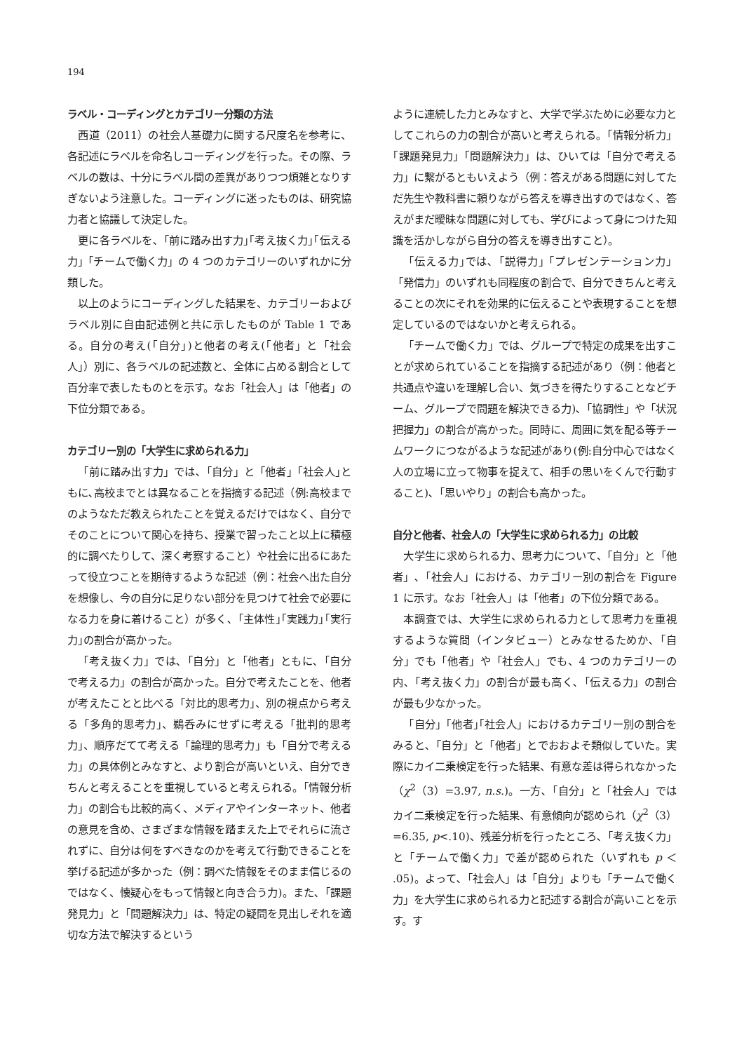194
ラベル・コーディングとカテゴリー分類の方法
西道（2011）の社会人基礎力に関する尺度名を参考に、各記述にラベルを命名しコーディングを行った。その際、ラベルの数は、十分にラベル間の差異がありつつ煩雑となりすぎないよう注意した。コーディングに迷ったものは、研究協力者と協議して決定した。
更に各ラベルを､「前に踏み出す力｣｢考え抜く力｣｢伝える力」「チームで働く力」の 4 つのカテゴリーのいずれかに分類した。
以上のようにコーディングした結果を、カテゴリーおよびラベル別に自由記述例と共に示したものが Table 1 である。自分の考え(｢自分｣)と他者の考え(｢他者」と「社会人」）別に、各ラベルの記述数と、全体に占める割合として百分率で表したものとを示す。なお「社会人」は「他者」の下位分類である。
カテゴリー別の「大学生に求められる力」
「前に踏み出す力」では､「自分」と「他者」｢社会人｣ともに､高校までとは異なることを指摘する記述（例:高校までのようなただ教えられたことを覚えるだけではなく、自分でそのことについて関心を持ち、授業で習ったこと以上に積極的に調べたりして、深く考察すること）や社会に出るにあたって役立つことを期待するような記述（例：社会へ出た自分を想像し、今の自分に足りない部分を見つけて社会で必要になる力を身に着けること）が多く､「主体性｣｢実践力｣｢実行力｣の割合が高かった。
「考え抜く力」では､「自分」と「他者」ともに､「自分で考える力」の割合が高かった。自分で考えたことを、他者が考えたことと比べる「対比的思考力」、別の視点から考える「多角的思考力」、鵜呑みにせずに考える「批判的思考力」、順序だてて考える「論理的思考力」も「自分で考える力」の具体例とみなすと、より割合が高いといえ、自分できちんと考えることを重視していると考えられる。「情報分析力」の割合も比較的高く、メディアやインターネット、他者の意見を含め、さまざまな情報を踏まえた上でそれらに流されずに、自分は何をすべきなのかを考えて行動できることを挙げる記述が多かった（例：調べた情報をそのまま信じるのではなく、懐疑心をもって情報と向き合う力)。また､「課題発見力」と「問題解決力」は、特定の疑問を見出しそれを適切な方法で解決するという
ように連続した力とみなすと、大学で学ぶために必要な力としてこれらの力の割合が高いと考えられる｡「情報分析力」｢課題発見力」｢問題解決力」は、ひいては「自分で考える力」に繋がるともいえよう（例：答えがある問題に対してただ先生や教科書に頼りながら答えを導き出すのではなく、答えがまだ曖昧な問題に対しても、学びによって身につけた知識を活かしながら自分の答えを導き出すこと）。
「伝える力｣では､「説得力」「プレゼンテーション力」「発信力」のいずれも同程度の割合で、自分できちんと考えることの次にそれを効果的に伝えることや表現することを想定しているのではないかと考えられる。
「チームで働く力」では、グループで特定の成果を出すことが求められていることを指摘する記述があり（例：他者と共通点や違いを理解し合い、気づきを得たりすることなどチーム、グループで問題を解決できる力)､「協調性」や「状況把握力」の割合が高かった。同時に、周囲に気を配る等チームワークにつながるような記述があり(例:自分中心ではなく人の立場に立って物事を捉えて、相手の思いをくんで行動すること)､「思いやり」の割合も高かった。
自分と他者、社会人の「大学生に求められる力」の比較
大学生に求められる力、思考力について、「自分」と「他者」､「社会人」における、カテゴリー別の割合を Figure 1 に示す。なお「社会人」は「他者」の下位分類である。
本調査では、大学生に求められる力として思考力を重視するような質問（インタビュー）とみなせるためか､「自分」でも「他者」や「社会人」でも、4 つのカテゴリーの内､「考え抜く力」の割合が最も高く､「伝える力」の割合が最も少なかった。
「自分」｢他者｣｢社会人」におけるカテゴリー別の割合をみると､「自分」と「他者」とでおおよそ類似していた。実際にカイ二乗検定を行った結果、有意な差は得られなかった（χ<sup>2</sup>（3）=3.97, n.s.)。一方､「自分」と「社会人」ではカイ二乗検定を行った結果、有意傾向が認められ（χ<sup>2</sup>（3）=6.35, p<.10)、残差分析を行ったところ､「考え抜く力」と「チームで働く力」で差が認められた（いずれも p ＜ .05)。よって､「社会人」は「自分」よりも「チームで働く力」を大学生に求められる力と記述する割合が高いことを示す。す